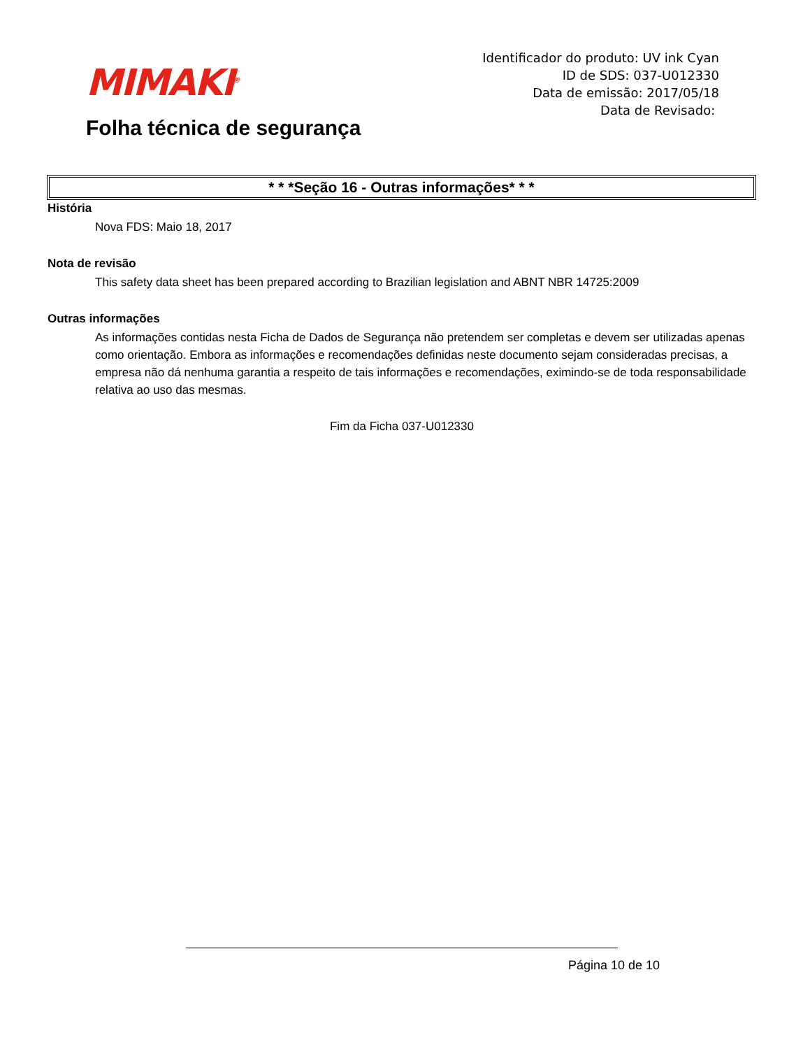MIMAKI<sup>®</sup>
Folha técnica de segurança
Identificador do produto: UV ink Cyan
ID de SDS: 037-U012330
Data de emissão: 2017/05/18
Data de Revisado:
* * *Seção 16 - Outras informações* * *
História
Nova FDS: Maio 18, 2017
Nota de revisão
This safety data sheet has been prepared according to Brazilian legislation and ABNT NBR 14725:2009
Outras informações
As informações contidas nesta Ficha de Dados de Segurança não pretendem ser completas e devem ser utilizadas apenas como orientação. Embora as informações e recomendações definidas neste documento sejam consideradas precisas, a empresa não dá nenhuma garantia a respeito de tais informações e recomendações, eximindo-se de toda responsabilidade relativa ao uso das mesmas.
Fim da Ficha 037-U012330
Página 10 de 10